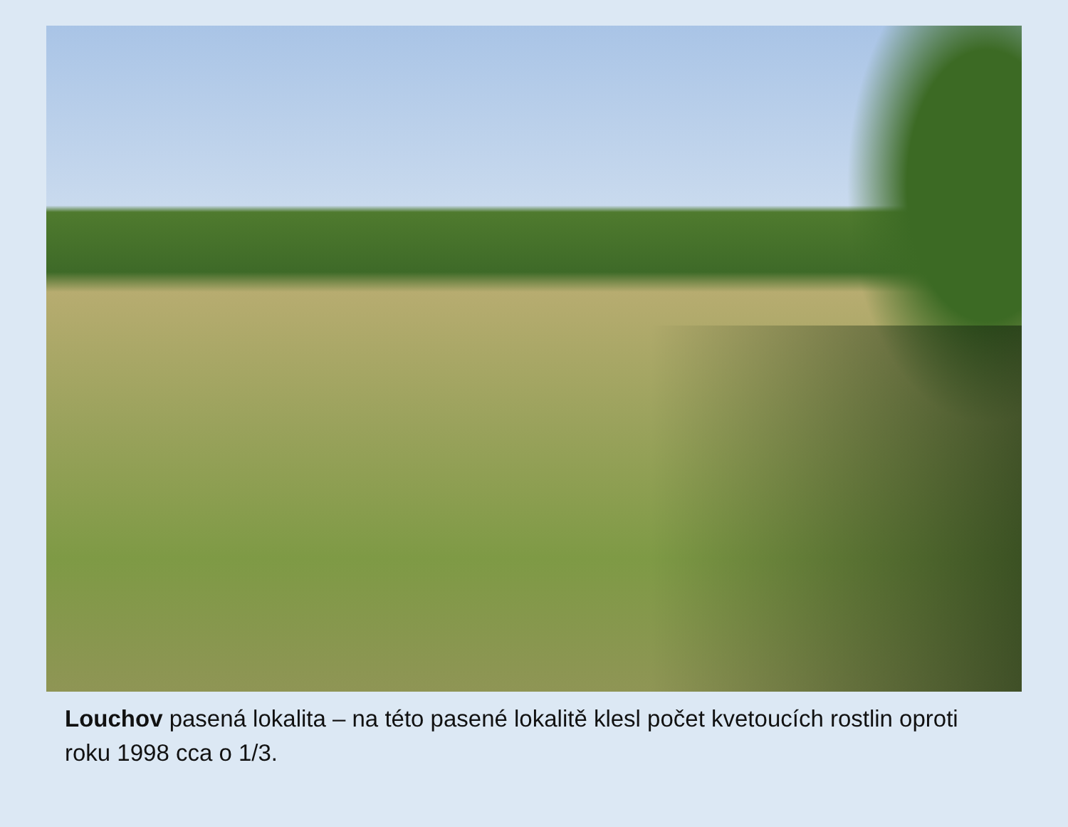Louchov pasená lokalita – na této pasené lokalitě klesl počet kvetoucích rostlin oproti roku 1998 cca o 1/3.